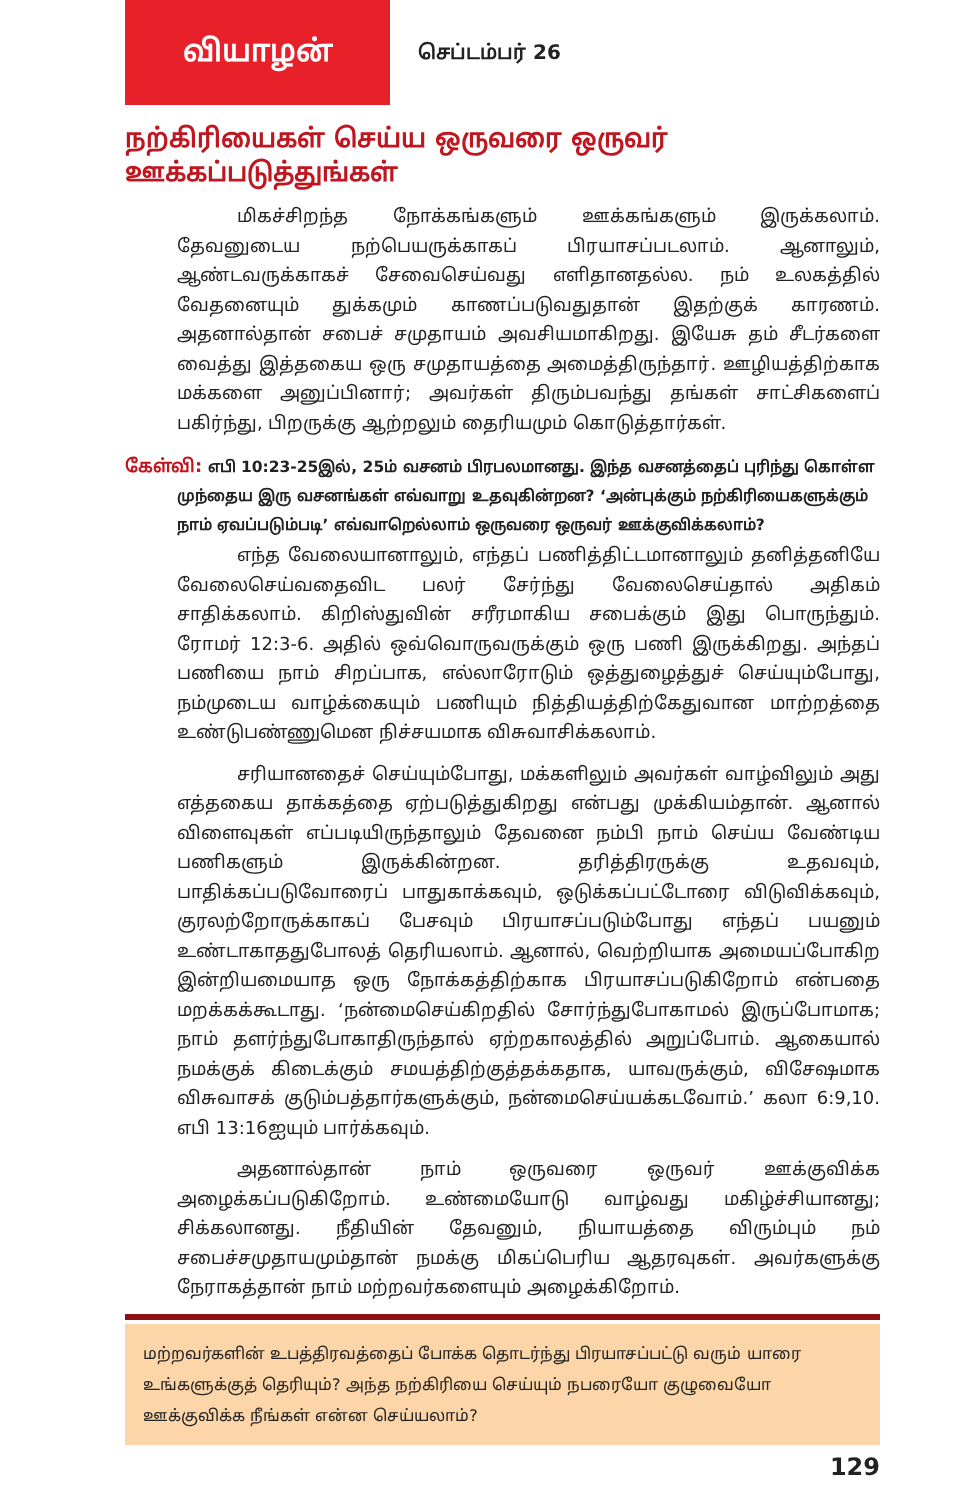வியாழன்
செப்டம்பர் 26
நற்கிரியைகள் செய்ய ஒருவரை ஒருவர் ஊக்கப்படுத்துங்கள்
மிகச்சிறந்த நோக்கங்களும் ஊக்கங்களும் இருக்கலாம். தேவனுடைய நற்பெயருக்காகப் பிரயாசப்படலாம். ஆனாலும், ஆண்டவருக்காகச் சேவைசெய்வது எளிதானதல்ல. நம் உலகத்தில் வேதனையும் துக்கமும் காணப்படுவதுதான் இதற்குக் காரணம். அதனால்தான் சபைச் சமுதாயம் அவசியமாகிறது. இயேசு தம் சீடர்களை வைத்து இத்தகைய ஒரு சமுதாயத்தை அமைத்திருந்தார். ஊழியத்திற்காக மக்களை அனுப்பினார்; அவர்கள் திரும்பவந்து தங்கள் சாட்சிகளைப் பகிர்ந்து, பிறருக்கு ஆற்றலும் தைரியமும் கொடுத்தார்கள்.
கேள்வி: எபி 10:23-25இல், 25ம் வசனம் பிரபலமானது. இந்த வசனத்தைப் புரிந்து கொள்ள முந்தைய இரு வசனங்கள் எவ்வாறு உதவுகின்றன? ‘அன்புக்கும் நற்கிரியைகளுக்கும் நாம் ஏவப்படும்படி’ எவ்வாறெல்லாம் ஒருவரை ஒருவர் ஊக்குவிக்கலாம்?
எந்த வேலையானாலும், எந்தப் பணித்திட்டமானாலும் தனித்தனியே வேலைசெய்வதைவிட பலர் சேர்ந்து வேலைசெய்தால் அதிகம் சாதிக்கலாம். கிறிஸ்துவின் சரீரமாகிய சபைக்கும் இது பொருந்தும். ரோமர் 12:3-6. அதில் ஒவ்வொருவருக்கும் ஒரு பணி இருக்கிறது. அந்தப் பணியை நாம் சிறப்பாக, எல்லாரோடும் ஒத்துழைத்துச் செய்யும்போது, நம்முடைய வாழ்க்கையும் பணியும் நித்தியத்திற்கேதுவான மாற்றத்தை உண்டுபண்ணுமென நிச்சயமாக விசுவாசிக்கலாம்.
சரியானதைச் செய்யும்போது, மக்களிலும் அவர்கள் வாழ்விலும் அது எத்தகைய தாக்கத்தை ஏற்படுத்துகிறது என்பது முக்கியம்தான். ஆனால் விளைவுகள் எப்படியிருந்தாலும் தேவனை நம்பி நாம் செய்ய வேண்டிய பணிகளும் இருக்கின்றன. தரித்திரருக்கு உதவவும், பாதிக்கப்படுவோரைப் பாதுகாக்கவும், ஒடுக்கப்பட்டோரை விடுவிக்கவும், குரலற்றோருக்காகப் பேசவும் பிரயாசப்படும்போது எந்தப் பயனும் உண்டாகாததுபோலத் தெரியலாம். ஆனால், வெற்றியாக அமையப்போகிற இன்றியமையாத ஒரு நோக்கத்திற்காக பிரயாசப்படுகிறோம் என்பதை மறக்கக்கூடாது. ‘நன்மைசெய்கிறதில் சோர்ந்துபோகாமல் இருப்போமாக; நாம் தளர்ந்துபோகாதிருந்தால் ஏற்றகாலத்தில் அறுப்போம். ஆகையால் நமக்குக் கிடைக்கும் சமயத்திற்குத்தக்கதாக, யாவருக்கும், விசேஷமாக விசுவாசக் குடும்பத்தார்களுக்கும், நன்மைசெய்யக்கடவோம்.’ கலா 6:9,10. எபி 13:16ஐயும் பார்க்கவும்.
அதனால்தான் நாம் ஒருவரை ஒருவர் ஊக்குவிக்க அழைக்கப்படுகிறோம். உண்மையோடு வாழ்வது மகிழ்ச்சியானது; சிக்கலானது. நீதியின் தேவனும், நியாயத்தை விரும்பும் நம் சபைச்சமுதாயமும்தான் நமக்கு மிகப்பெரிய ஆதரவுகள். அவர்களுக்கு நேராகத்தான் நாம் மற்றவர்களையும் அழைக்கிறோம்.
மற்றவர்களின் உபத்திரவத்தைப் போக்க தொடர்ந்து பிரயாசப்பட்டு வரும் யாரை உங்களுக்குத் தெரியும்? அந்த நற்கிரியை செய்யும் நபரையோ குழுவையோ ஊக்குவிக்க நீங்கள் என்ன செய்யலாம்?
129